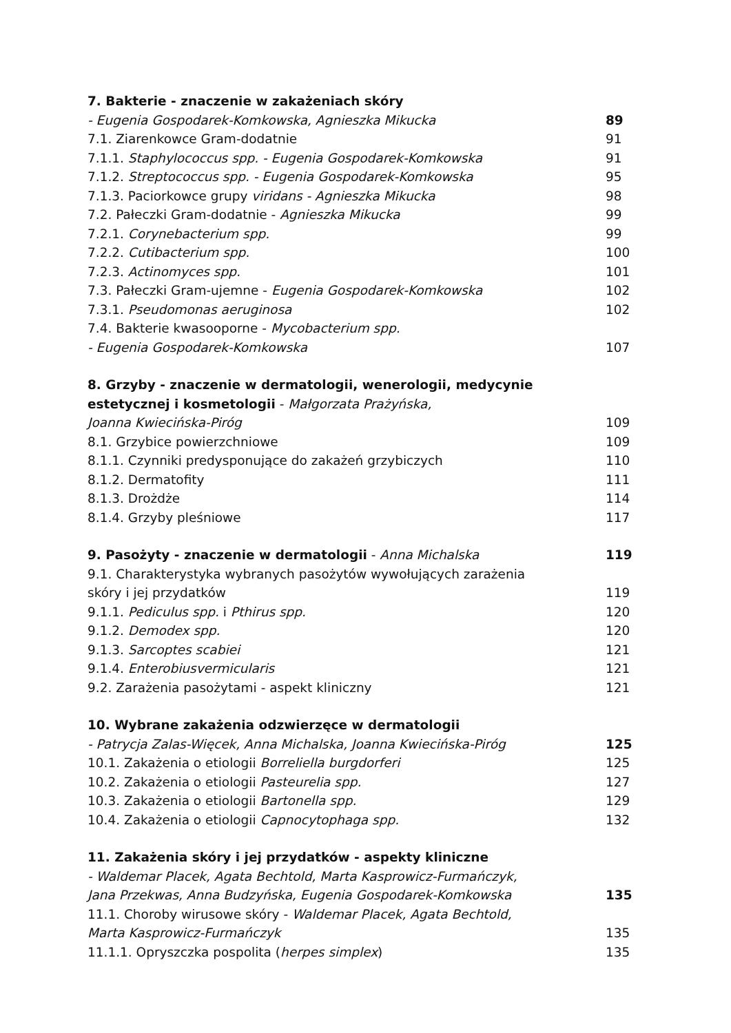7. Bakterie - znaczenie w zakażeniach skóry
- Eugenia Gospodarek-Komkowska, Agnieszka Mikucka 89
7.1. Ziarenkowce Gram-dodatnie 91
7.1.1. Staphylococcus spp. - Eugenia Gospodarek-Komkowska 91
7.1.2. Streptococcus spp. - Eugenia Gospodarek-Komkowska 95
7.1.3. Paciorkowce grupy viridans - Agnieszka Mikucka 98
7.2. Pałeczki Gram-dodatnie - Agnieszka Mikucka 99
7.2.1. Corynebacterium spp. 99
7.2.2. Cutibacterium spp. 100
7.2.3. Actinomyces spp. 101
7.3. Pałeczki Gram-ujemne - Eugenia Gospodarek-Komkowska 102
7.3.1. Pseudomonas aeruginosa 102
7.4. Bakterie kwasooporne - Mycobacterium spp.
- Eugenia Gospodarek-Komkowska 107
8. Grzyby - znaczenie w dermatologii, wenerologii, medycynie
estetycznej i kosmetologii - Małgorzata Prażyńska,
Joanna Kwiecińska-Piróg 109
8.1. Grzybice powierzchniowe 109
8.1.1. Czynniki predysponujące do zakażeń grzybiczych 110
8.1.2. Dermatofity 111
8.1.3. Drożdże 114
8.1.4. Grzyby pleśniowe 117
9. Pasożyty - znaczenie w dermatologii - Anna Michalska 119
9.1. Charakterystyka wybranych pasożytów wywołujących zarażenia
skóry i jej przydatków 119
9.1.1. Pediculus spp. i Pthirus spp. 120
9.1.2. Demodex spp. 120
9.1.3. Sarcoptes scabiei 121
9.1.4. Enterobiusvermicularis 121
9.2. Zarażenia pasożytami - aspekt kliniczny 121
10. Wybrane zakażenia odzwierzęce w dermatologii
- Patrycja Zalas-Więcek, Anna Michalska, Joanna Kwiecińska-Piróg 125
10.1. Zakażenia o etiologii Borreliella burgdorferi 125
10.2. Zakażenia o etiologii Pasteurelia spp. 127
10.3. Zakażenia o etiologii Bartonella spp. 129
10.4. Zakażenia o etiologii Capnocytophaga spp. 132
11. Zakażenia skóry i jej przydatków - aspekty kliniczne
- Waldemar Placek, Agata Bechtold, Marta Kasprowicz-Furmańczyk,
Jana Przekwas, Anna Budzyńska, Eugenia Gospodarek-Komkowska 135
11.1. Choroby wirusowe skóry - Waldemar Placek, Agata Bechtold,
Marta Kasprowicz-Furmańczyk 135
11.1.1. Opryszczka pospolita (herpes simplex) 135